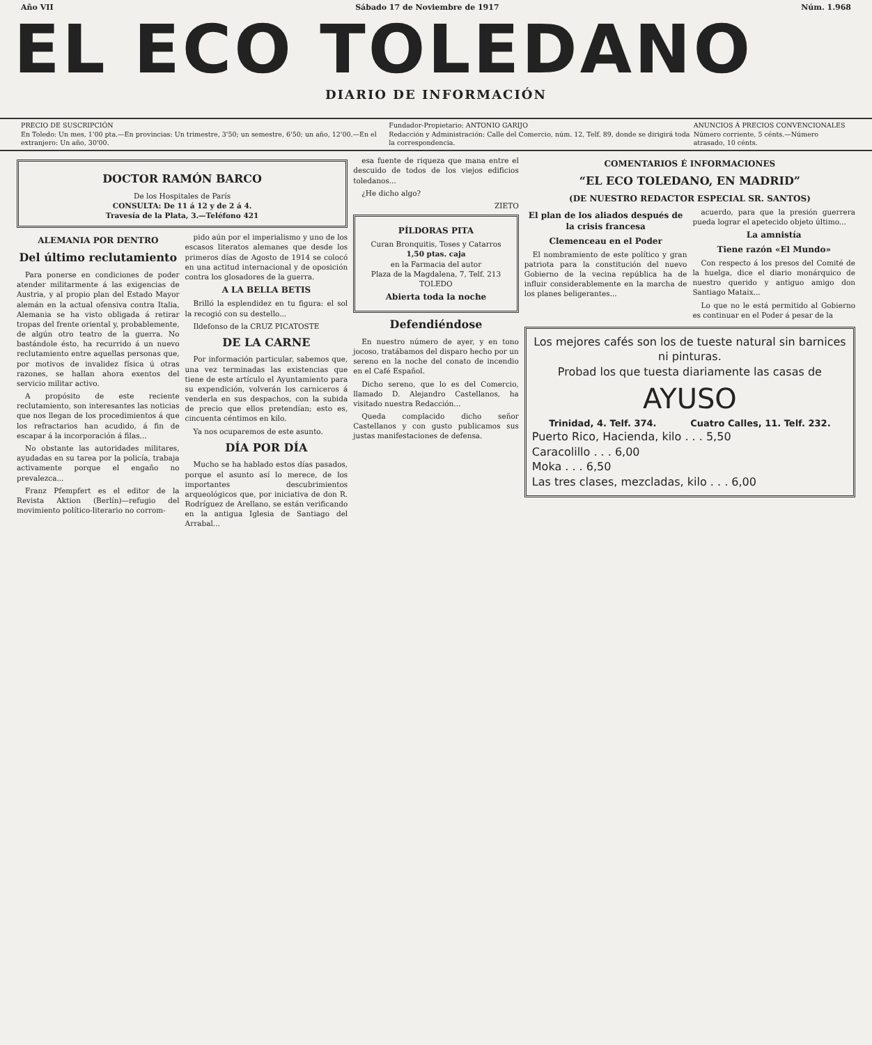Año VII Sábado 17 de Noviembre de 1917 Núm. 1.968
EL ECO TOLEDANO
DIARIO DE INFORMACIÓN
PRECIO DE SUSCRIPCIÓN
En Toledo: Un mes, 1'00 pta.—En provincias: Un trimestre, 3'50; un semestre, 6'50; un año, 12'00.—En el extranjero: Un año, 30'00.
Fundador-Propietario: ANTONIO GARIJO
Redacción y Administración: Calle del Comercio, núm. 12, Telf. 89, donde se dirigirá toda la correspondencia.
ANUNCIOS Á PRECIOS CONVENCIONALES
Número corriente, 5 cénts.—Número atrasado, 10 cénts.
DOCTOR RAMÓN BARCO
De los Hospitales de París
CONSULTA: De 11 á 12 y de 2 á 4.
Travesía de la Plata, 3.—Teléfono 421
ALEMANIA POR DENTRO
Del último reclutamiento
Para ponerse en condiciones de poder atender militarmente á las exigencias de Austria, y al propio plan del Estado Mayor alemán en la actual ofensiva contra Italia, Alemania se ha visto obligada á retirar tropas del frente oriental y, probablemente, de algún otro teatro de la guerra. No bastándole ésto, ha recurrido á un nuevo reclutamiento entre aquellas personas que, por motivos de invalidez física ú otras razones, se hallan ahora exentos del servicio militar activo.
A propósito de este reciente reclutamiento, son interesantes las noticias que nos llegan de los procedimientos á que los refractarios han acudido, á fin de escapar á la incorporación á filas...
No obstante las autoridades militares, ayudadas en su tarea por la policía, trabaja activamente porque el engaño no prevalezca...
Franz Pfempfert es el editor de la Revista Aktion (Berlín)—refugio del movimiento político-literario no corrom-
pido aún por el imperialismo y uno de los escasos literatos alemanes que desde los primeros días de Agosto de 1914 se colocó en una actitud internacional y de oposición contra los glosadores de la guerra.
A LA BELLA BETIS
Brilló la esplendidez en tu figura: el sol la recogió con su destello...
Ildefonso de la CRUZ PICATOSTE
DE LA CARNE
Por información particular, sabemos que, una vez terminadas las existencias que tiene de este artículo el Ayuntamiento para su expendición, volverán los carniceros á venderla en sus despachos, con la subida de precio que ellos pretendían; esto es, cincuenta céntimos en kilo.
Ya nos ocuparemos de este asunto.
DÍA POR DÍA
Mucho se ha hablado estos días pasados, porque el asunto así lo merece, de los importantes descubrimientos arqueológicos que, por iniciativa de don R. Rodríguez de Arellano, se están verificando en la antigua Iglesia de Santiago del Arrabal...
esa fuente de riqueza que mana entre el descuido de todos de los viejos edificios toledanos...
¿He dicho algo?
ZIETO
PÍLDORAS PITA
Curan Bronquitis, Toses y Catarros
1,50 ptas. caja
en la Farmacia del autor
Plaza de la Magdalena, 7, Telf. 213
TOLEDO
Abierta toda la noche
Defendiéndose
En nuestro número de ayer, y en tono jocoso, tratábamos del disparo hecho por un sereno en la noche del conato de incendio en el Café Español.
Dicho sereno, que lo es del Comercio, llamado D. Alejandro Castellanos, ha visitado nuestra Redacción...
Queda complacido dicho señor Castellanos y con gusto publicamos sus justas manifestaciones de defensa.
COMENTARIOS É INFORMACIONES
“EL ECO TOLEDANO, EN MADRID”
(DE NUESTRO REDACTOR ESPECIAL SR. SANTOS)
El plan de los aliados después de la crisis francesa
Clemenceau en el Poder
El nombramiento de este político y gran patriota para la constitución del nuevo Gobierno de la vecina república ha de influir considerablemente en la marcha de los planes beligerantes...
acuerdo, para que la presión guerrera pueda lograr el apetecido objeto último...
La amnistía
Tiene razón «El Mundo»
Con respecto á los presos del Comité de la huelga, dice el diario monárquico de nuestro querido y antiguo amigo don Santiago Mataix...
Lo que no le está permitido al Gobierno es continuar en el Poder á pesar de la
Los mejores cafés son los de tueste natural sin barnices ni pinturas.
Probad los que tuesta diariamente las casas de
AYUSO
Trinidad, 4. Telf. 374. Cuatro Calles, 11. Telf. 232.
Puerto Rico, Hacienda, kilo . . . 5,50
Caracolillo . . . 6,00
Moka . . . 6,50
Las tres clases, mezcladas, kilo . . . 6,00